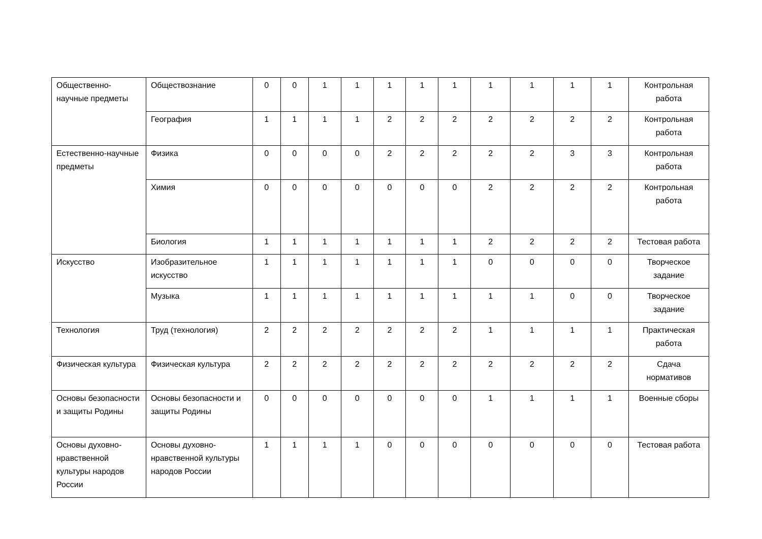| Общественно-научные предметы | Обществознание | 0 | 0 | 1 | 1 | 1 | 1 | 1 | 1 | 1 | 1 | 1 | Контрольная работа |
| | География | 1 | 1 | 1 | 1 | 2 | 2 | 2 | 2 | 2 | 2 | 2 | Контрольная работа |
| Естественно-научные предметы | Физика | 0 | 0 | 0 | 0 | 2 | 2 | 2 | 2 | 2 | 3 | 3 | Контрольная работа |
| | Химия | 0 | 0 | 0 | 0 | 0 | 0 | 0 | 2 | 2 | 2 | 2 | Контрольная работа |
| | Биология | 1 | 1 | 1 | 1 | 1 | 1 | 1 | 2 | 2 | 2 | 2 | Тестовая работа |
| Искусство | Изобразительное искусство | 1 | 1 | 1 | 1 | 1 | 1 | 1 | 0 | 0 | 0 | 0 | Творческое задание |
| | Музыка | 1 | 1 | 1 | 1 | 1 | 1 | 1 | 1 | 1 | 0 | 0 | Творческое задание |
| Технология | Труд (технология) | 2 | 2 | 2 | 2 | 2 | 2 | 2 | 1 | 1 | 1 | 1 | Практическая работа |
| Физическая культура | Физическая культура | 2 | 2 | 2 | 2 | 2 | 2 | 2 | 2 | 2 | 2 | 2 | Сдача нормативов |
| Основы безопасности и защиты Родины | Основы безопасности и защиты Родины | 0 | 0 | 0 | 0 | 0 | 0 | 0 | 1 | 1 | 1 | 1 | Военные сборы |
| Основы духовно-нравственной культуры народов России | Основы духовно-нравственной культуры народов России | 1 | 1 | 1 | 1 | 0 | 0 | 0 | 0 | 0 | 0 | 0 | Тестовая работа |